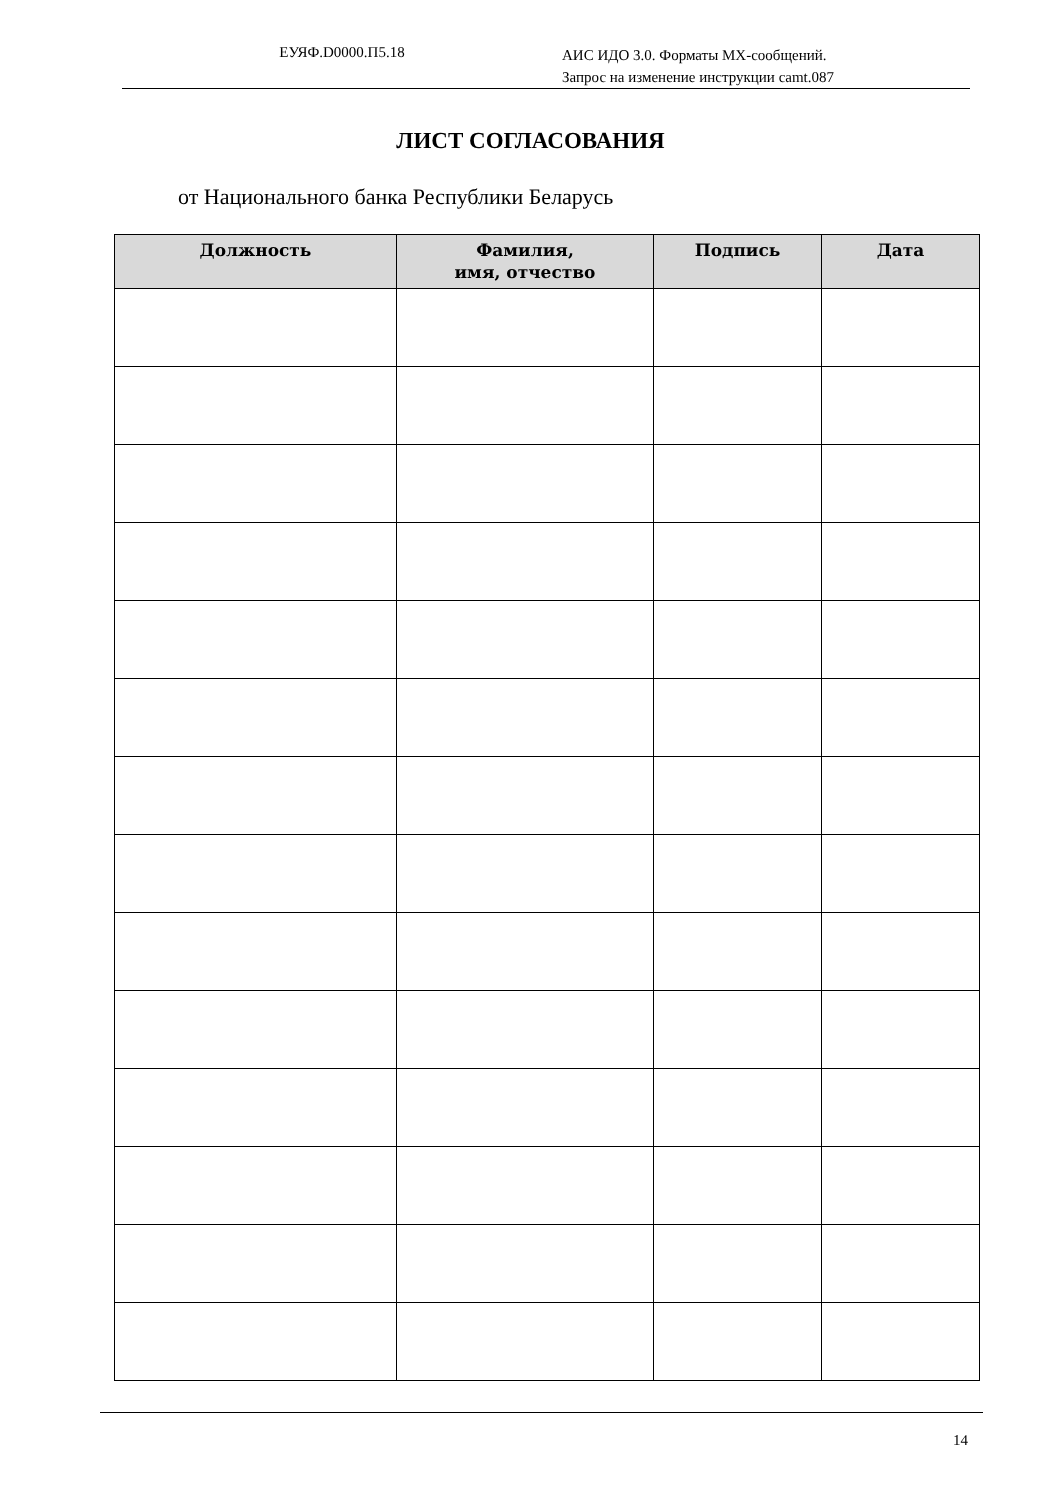ЕУЯФ.D0000.П5.18
АИС ИДО 3.0. Форматы MX-сообщений.
Запрос на изменение инструкции camt.087
ЛИСТ СОГЛАСОВАНИЯ
от Национального банка Республики Беларусь
| Должность | Фамилия, имя, отчество | Подпись | Дата |
| --- | --- | --- | --- |
14